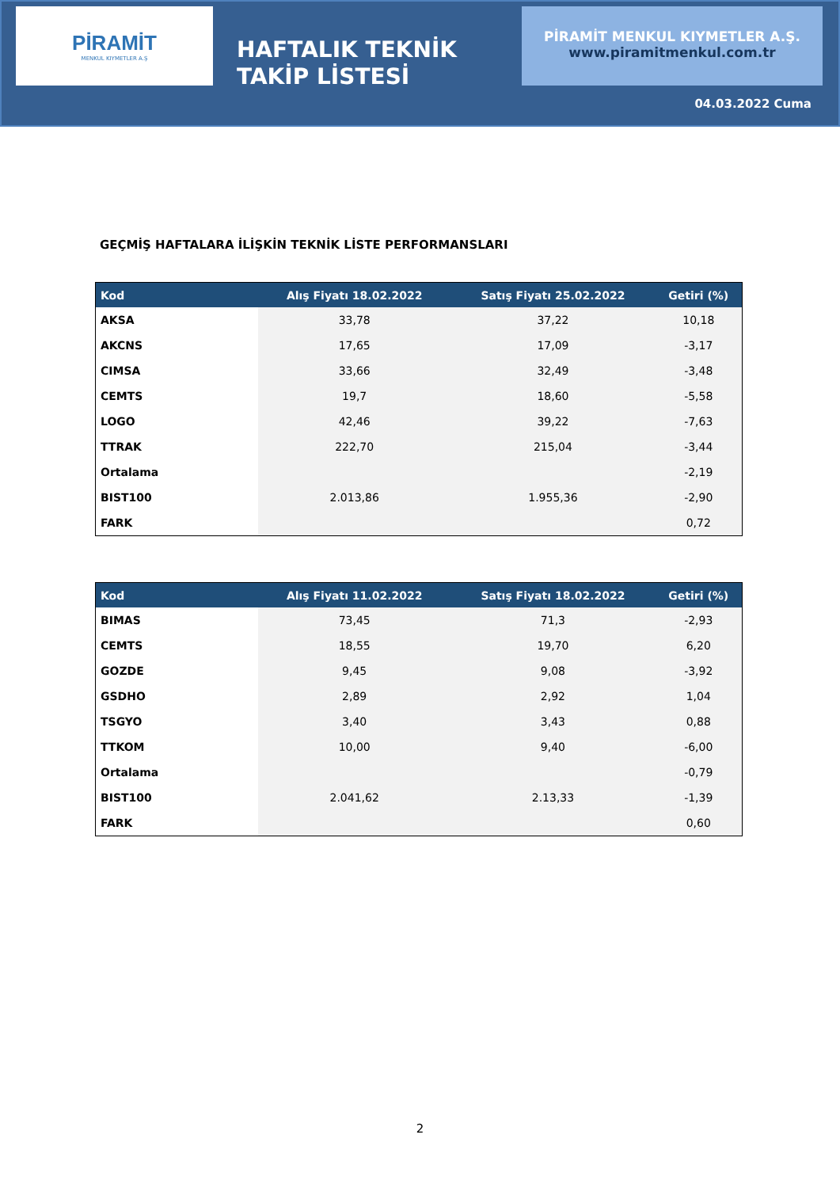PİRAMİT
MENKUL KIYMETLER A.Ş
HAFTALIK TEKNİK TAKİP LİSTESİ
PİRAMİT MENKUL KIYMETLER A.Ş.
www.piramitmenkul.com.tr
04.03.2022 Cuma
GEÇMİŞ HAFTALARA İLİŞKİN TEKNİK LİSTE PERFORMANSLARI
| Kod | Alış Fiyatı 18.02.2022 | Satış Fiyatı 25.02.2022 | Getiri (%) |
| --- | --- | --- | --- |
| AKSA | 33,78 | 37,22 | 10,18 |
| AKCNS | 17,65 | 17,09 | -3,17 |
| CIMSA | 33,66 | 32,49 | -3,48 |
| CEMTS | 19,7 | 18,60 | -5,58 |
| LOGO | 42,46 | 39,22 | -7,63 |
| TTRAK | 222,70 | 215,04 | -3,44 |
| Ortalama | | | -2,19 |
| BIST100 | 2.013,86 | 1.955,36 | -2,90 |
| FARK | | | 0,72 |
| Kod | Alış Fiyatı 11.02.2022 | Satış Fiyatı 18.02.2022 | Getiri (%) |
| --- | --- | --- | --- |
| BIMAS | 73,45 | 71,3 | -2,93 |
| CEMTS | 18,55 | 19,70 | 6,20 |
| GOZDE | 9,45 | 9,08 | -3,92 |
| GSDHO | 2,89 | 2,92 | 1,04 |
| TSGYO | 3,40 | 3,43 | 0,88 |
| TTKOM | 10,00 | 9,40 | -6,00 |
| Ortalama | | | -0,79 |
| BIST100 | 2.041,62 | 2.13,33 | -1,39 |
| FARK | | | 0,60 |
2